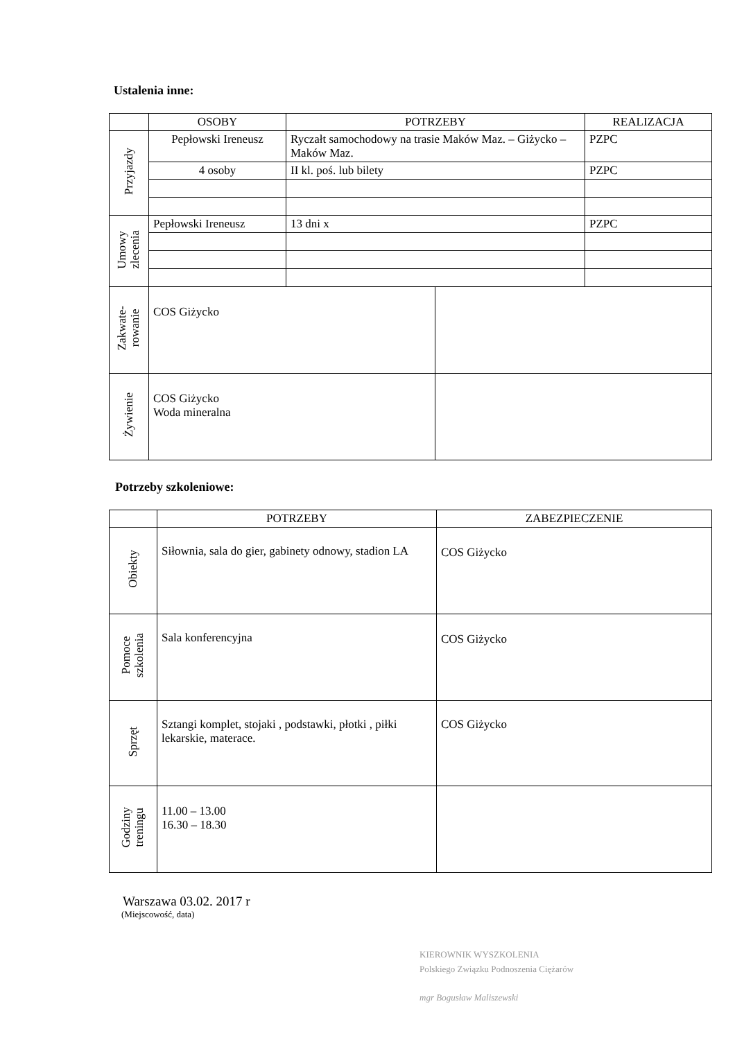Ustalenia inne:
| | OSOBY | POTRZEBY | | REALIZACJA |
| --- | --- | --- | --- | --- |
| Przyjazdy | Pepłowski Ireneusz | Ryczałt samochodowy na trasie Maków Maz. – Giżycko – Maków Maz. | | PZPC |
| | 4 osoby | II kl. poś. lub bilety | | PZPC |
| Umowy zlecenia | Pepłowski Ireneusz | 13 dni x | | PZPC |
| Zakwate- rowanie | COS Giżycko | | | |
| Żywienie | COS Giżycko Woda mineralna | | | |
Potrzeby szkoleniowe:
| | POTRZEBY | ZABEZPIECZENIE |
| --- | --- | --- |
| Obiekty | Siłownia, sala do gier, gabinety odnowy, stadion LA | COS Giżycko |
| Pomoce szkolenia | Sala konferencyjna | COS Giżycko |
| Sprzęt | Sztangi komplet, stojaki , podstawki, płotki , piłki lekarskie, materace. | COS Giżycko |
| Godziny treningu | 11.00 – 13.00 16.30 – 18.30 | |
Warszawa 03.02. 2017 r
(Miejscowość, data)
KIEROWNIK WYSZKOLENIA
Polskiego Związku Podnoszenia Ciężarów
mgr Bogusław Maliszewski